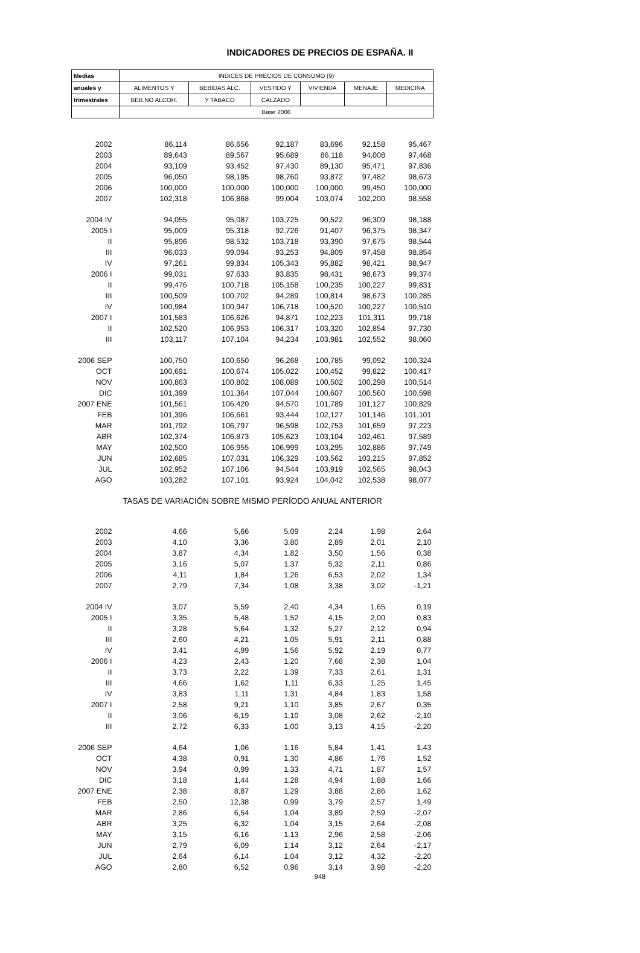INDICADORES DE PRECIOS DE ESPAÑA. II
| Medias | INDICES DE PRECIOS DE CONSUMO (9) | | | | | |
| --- | --- | --- | --- | --- | --- | --- |
| anuales y | ALIMENTOS Y | BEBIDAS ALC. | VESTIDO Y | VIVIENDA | MENAJE | MEDICINA |
| trimestrales | BEB.NO ALCOH. | Y TABACO | CALZADO | | | |
| | Base 2006 | | | | | |
| 2002 | 86,114 | 86,656 | 92,187 | 83,696 | 92,158 | 95,467 |
| 2003 | 89,643 | 89,567 | 95,689 | 86,118 | 94,008 | 97,468 |
| 2004 | 93,109 | 93,452 | 97,430 | 89,130 | 95,471 | 97,836 |
| 2005 | 96,050 | 98,195 | 98,760 | 93,872 | 97,482 | 98,673 |
| 2006 | 100,000 | 100,000 | 100,000 | 100,000 | 99,450 | 100,000 |
| 2007 | 102,318 | 106,868 | 99,004 | 103,074 | 102,200 | 98,558 |
| 2004 IV | 94,055 | 95,087 | 103,725 | 90,522 | 96,309 | 98,188 |
| 2005 I | 95,009 | 95,318 | 92,726 | 91,407 | 96,375 | 98,347 |
| II | 95,896 | 98,532 | 103,718 | 93,390 | 97,675 | 98,544 |
| III | 96,033 | 99,094 | 93,253 | 94,809 | 97,458 | 98,854 |
| IV | 97,261 | 99,834 | 105,343 | 95,882 | 98,421 | 98,947 |
| 2006 I | 99,031 | 97,633 | 93,835 | 98,431 | 98,673 | 99,374 |
| II | 99,476 | 100,718 | 105,158 | 100,235 | 100,227 | 99,831 |
| III | 100,509 | 100,702 | 94,289 | 100,814 | 98,673 | 100,285 |
| IV | 100,984 | 100,947 | 106,718 | 100,520 | 100,227 | 100,510 |
| 2007 I | 101,583 | 106,626 | 94,871 | 102,223 | 101,311 | 99,718 |
| II | 102,520 | 106,953 | 106,317 | 103,320 | 102,854 | 97,730 |
| III | 103,117 | 107,104 | 94,234 | 103,981 | 102,552 | 98,060 |
| 2006 SEP | 100,750 | 100,650 | 96,268 | 100,785 | 99,092 | 100,324 |
| OCT | 100,691 | 100,674 | 105,022 | 100,452 | 99,822 | 100,417 |
| NOV | 100,863 | 100,802 | 108,089 | 100,502 | 100,298 | 100,514 |
| DIC | 101,399 | 101,364 | 107,044 | 100,607 | 100,560 | 100,598 |
| 2007 ENE | 101,561 | 106,420 | 94,570 | 101,789 | 101,127 | 100,829 |
| FEB | 101,396 | 106,661 | 93,444 | 102,127 | 101,146 | 101,101 |
| MAR | 101,792 | 106,797 | 96,598 | 102,753 | 101,659 | 97,223 |
| ABR | 102,374 | 106,873 | 105,623 | 103,104 | 102,461 | 97,589 |
| MAY | 102,500 | 106,955 | 106,999 | 103,295 | 102,886 | 97,749 |
| JUN | 102,685 | 107,031 | 106,329 | 103,562 | 103,215 | 97,852 |
| JUL | 102,952 | 107,106 | 94,544 | 103,919 | 102,565 | 98,043 |
| AGO | 103,282 | 107,101 | 93,924 | 104,042 | 102,538 | 98,077 |
| TASAS DE VARIACIÓN SOBRE MISMO PERÍODO ANUAL ANTERIOR | | | | | | |
| 2002 | 4,66 | 5,66 | 5,09 | 2,24 | 1,98 | 2,64 |
| 2003 | 4,10 | 3,36 | 3,80 | 2,89 | 2,01 | 2,10 |
| 2004 | 3,87 | 4,34 | 1,82 | 3,50 | 1,56 | 0,38 |
| 2005 | 3,16 | 5,07 | 1,37 | 5,32 | 2,11 | 0,86 |
| 2006 | 4,11 | 1,84 | 1,26 | 6,53 | 2,02 | 1,34 |
| 2007 | 2,79 | 7,34 | 1,08 | 3,38 | 3,02 | -1,21 |
| 2004 IV | 3,07 | 5,59 | 2,40 | 4,34 | 1,65 | 0,19 |
| 2005 I | 3,35 | 5,48 | 1,52 | 4,15 | 2,00 | 0,83 |
| II | 3,28 | 5,64 | 1,32 | 5,27 | 2,12 | 0,94 |
| III | 2,60 | 4,21 | 1,05 | 5,91 | 2,11 | 0,88 |
| IV | 3,41 | 4,99 | 1,56 | 5,92 | 2,19 | 0,77 |
| 2006 I | 4,23 | 2,43 | 1,20 | 7,68 | 2,38 | 1,04 |
| II | 3,73 | 2,22 | 1,39 | 7,33 | 2,61 | 1,31 |
| III | 4,66 | 1,62 | 1,11 | 6,33 | 1,25 | 1,45 |
| IV | 3,83 | 1,11 | 1,31 | 4,84 | 1,83 | 1,58 |
| 2007 I | 2,58 | 9,21 | 1,10 | 3,85 | 2,67 | 0,35 |
| II | 3,06 | 6,19 | 1,10 | 3,08 | 2,62 | -2,10 |
| III | 2,72 | 6,33 | 1,00 | 3,13 | 4,15 | -2,20 |
| 2006 SEP | 4,64 | 1,06 | 1,16 | 5,84 | 1,41 | 1,43 |
| OCT | 4,38 | 0,91 | 1,30 | 4,86 | 1,76 | 1,52 |
| NOV | 3,94 | 0,99 | 1,33 | 4,71 | 1,87 | 1,57 |
| DIC | 3,18 | 1,44 | 1,28 | 4,94 | 1,88 | 1,66 |
| 2007 ENE | 2,38 | 8,87 | 1,29 | 3,88 | 2,86 | 1,62 |
| FEB | 2,50 | 12,38 | 0,99 | 3,79 | 2,57 | 1,49 |
| MAR | 2,86 | 6,54 | 1,04 | 3,89 | 2,59 | -2,07 |
| ABR | 3,25 | 6,32 | 1,04 | 3,15 | 2,64 | -2,08 |
| MAY | 3,15 | 6,16 | 1,13 | 2,96 | 2,58 | -2,06 |
| JUN | 2,79 | 6,09 | 1,14 | 3,12 | 2,64 | -2,17 |
| JUL | 2,64 | 6,14 | 1,04 | 3,12 | 4,32 | -2,20 |
| AGO | 2,80 | 6,52 | 0,96 | 3,14 | 3,98 | -2,20 |
948